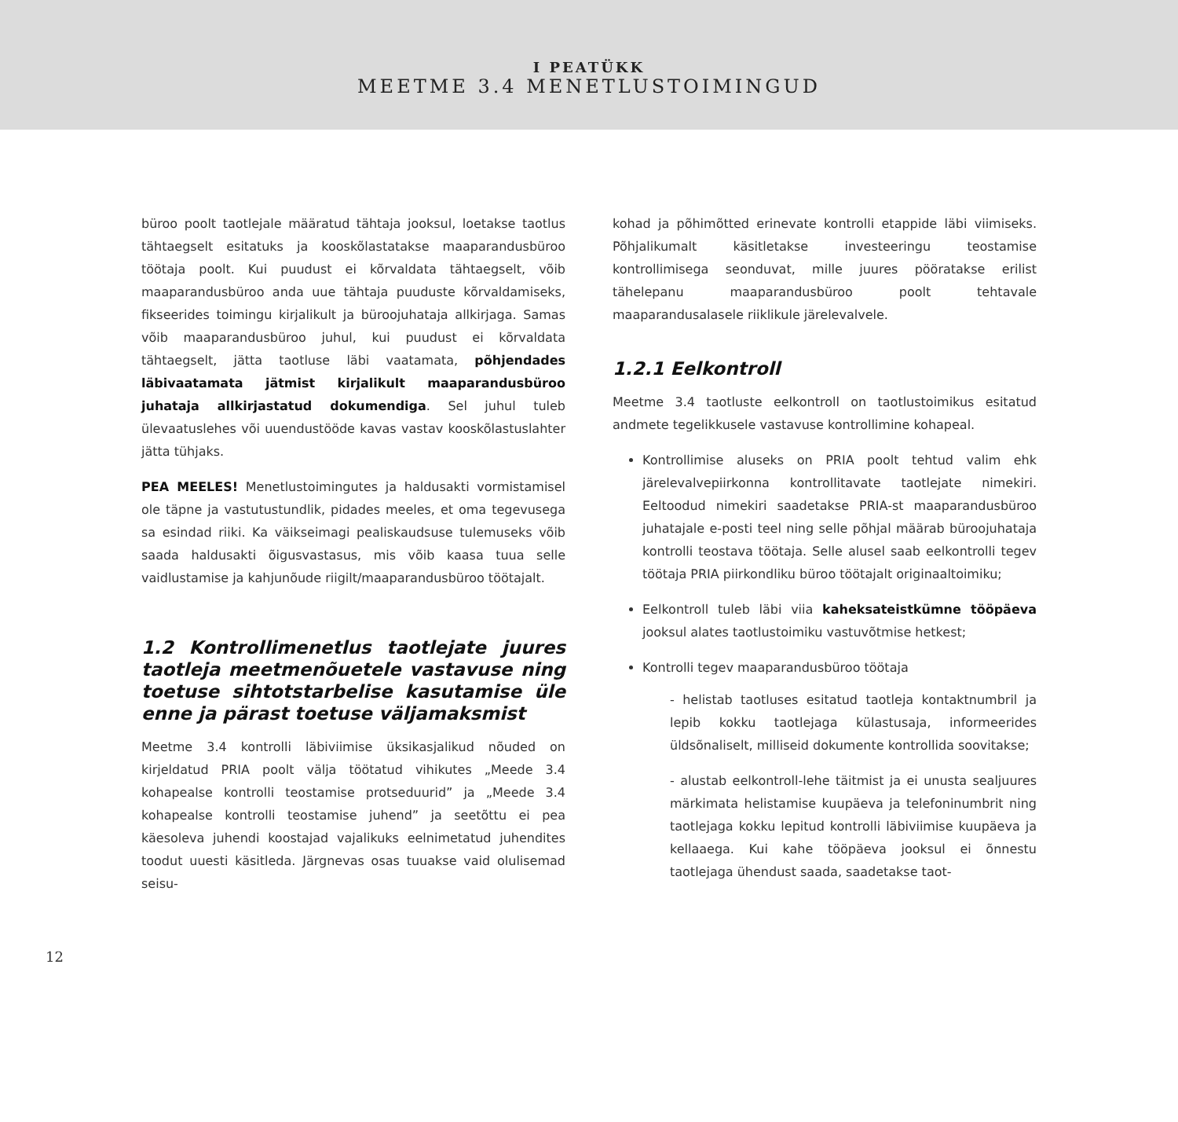I PEATÜKK
MEETME 3.4 MENETLUSTOIMINGUD
büroo poolt taotlejale määratud tähtaja jooksul, loetakse taotlus tähtaegselt esitatuks ja kooskõlastatakse maaparandusbüroo töötaja poolt. Kui puudust ei kõrvaldata tähtaegselt, võib maaparandusbüroo anda uue tähtaja puuduste kõrvaldamiseks, fikseerides toimingu kirjalikult ja büroojuhataja allkirjaga. Samas võib maaparandusbüroo juhul, kui puudust ei kõrvaldata tähtaegselt, jätta taotluse läbi vaatamata, põhjendades läbivaatamata jätmist kirjalikult maaparandusbüroo juhataja allkirjastatud dokumendiga. Sel juhul tuleb ülevaatuslehes või uuendustööde kavas vastav kooskõlastuslahter jätta tühjaks.
PEA MEELES! Menetlustoimingutes ja haldusakti vormistamisel ole täpne ja vastutustundlik, pidades meeles, et oma tegevusega sa esindad riiki. Ka väikseimagi pealiskaudsuse tulemuseks võib saada haldusakti õigusvastasus, mis võib kaasa tuua selle vaidlustamise ja kahjunõude riigilt/maaparandusbüroo töötajalt.
1.2 Kontrollimenetlus taotlejate juures taotleja meetmenõuetele vastavuse ning toetuse sihtotstarbelise kasutamise üle enne ja pärast toetuse väljamaksmist
Meetme 3.4 kontrolli läbiviimise üksikasjalikud nõuded on kirjeldatud PRIA poolt välja töötatud vihikutes „Meede 3.4 kohapealse kontrolli teostamise protseduurid” ja „Meede 3.4 kohapealse kontrolli teostamise juhend” ja seetõttu ei pea käesoleva juhendi koostajad vajalikuks eelnimetatud juhendites toodut uuesti käsitleda. Järgnevas osas tuuakse vaid olulisemad seisu-
kohad ja põhimõtted erinevate kontrolli etappide läbi viimiseks. Põhjalikumalt käsitletakse investeeringu teostamise kontrollimisega seonduvat, mille juures pööratakse erilist tähelepanu maaparandusbüroo poolt tehtavale maaparandusalasele riiklikule järelevalvele.
1.2.1 Eelkontroll
Meetme 3.4 taotluste eelkontroll on taotlustoimikus esitatud andmete tegelikkusele vastavuse kontrollimine kohapeal.
Kontrollimise aluseks on PRIA poolt tehtud valim ehk järelevalvepiirkonna kontrollitavate taotlejate nimekiri. Eeltoodud nimekiri saadetakse PRIA-st maaparandusbüroo juhatajale e-posti teel ning selle põhjal määrab büroojuhataja kontrolli teostava töötaja. Selle alusel saab eelkontrolli tegev töötaja PRIA piirkondliku büroo töötajalt originaaltoimiku;
Eelkontroll tuleb läbi viia kaheksateistkümne tööpäeva jooksul alates taotlustoimiku vastuvõtmise hetkest;
Kontrolli tegev maaparandusbüroo töötaja
- helistab taotluses esitatud taotleja kontaktnumbril ja lepib kokku taotlejaga külastusaja, informeerides üldsõnaliselt, milliseid dokumente kontrollida soovitakse;
- alustab eelkontroll-lehe täitmist ja ei unusta sealjuures märkimata helistamise kuupäeva ja telefoninumbrit ning taotlejaga kokku lepitud kontrolli läbiviimise kuupäeva ja kellaaega. Kui kahe tööpäeva jooksul ei õnnestu taotlejaga ühendust saada, saadetakse taot-
12